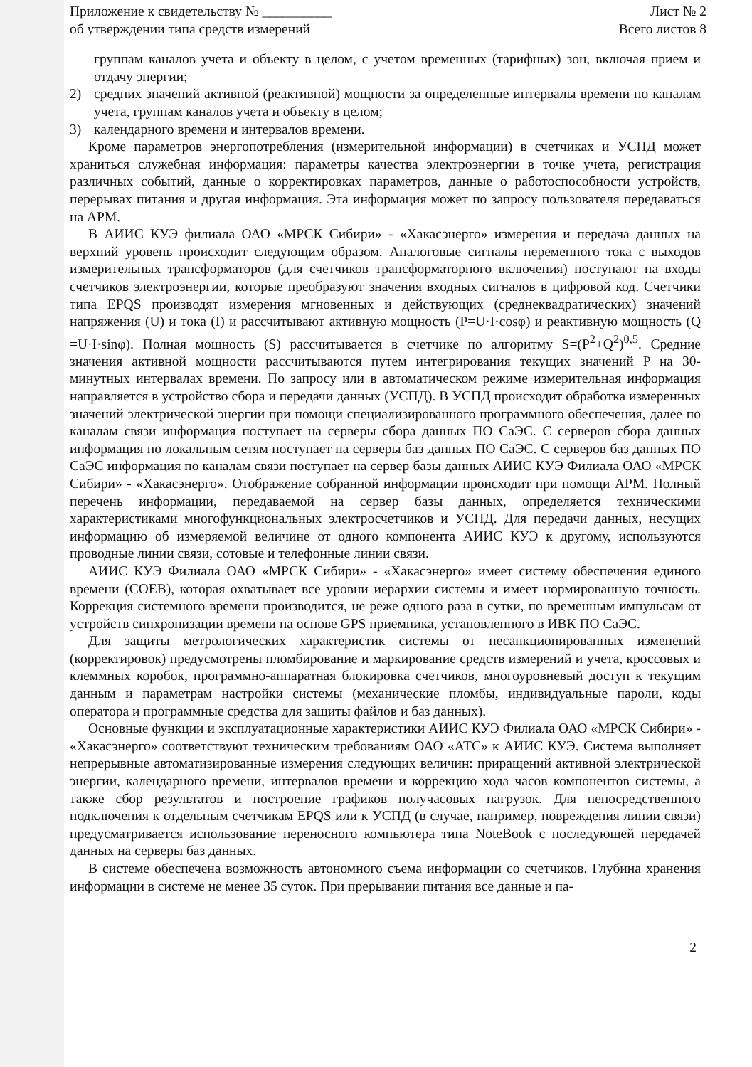Приложение к свидетельству № __________
об утверждении типа средств измерений
Лист № 2
Всего листов 8
группам каналов учета и объекту в целом, с учетом временных (тарифных) зон, включая прием и отдачу энергии;
2) средних значений активной (реактивной) мощности за определенные интервалы времени по каналам учета, группам каналов учета и объекту в целом;
3) календарного времени и интервалов времени.
Кроме параметров энергопотребления (измерительной информации) в счетчиках и УСПД может храниться служебная информация: параметры качества электроэнергии в точке учета, регистрация различных событий, данные о корректировках параметров, данные о работоспособности устройств, перерывах питания и другая информация. Эта информация может по запросу пользователя передаваться на АРМ.
В АИИС КУЭ филиала ОАО «МРСК Сибири» - «Хакасэнерго» измерения и передача данных на верхний уровень происходит следующим образом. Аналоговые сигналы переменного тока с выходов измерительных трансформаторов (для счетчиков трансформаторного включения) поступают на входы счетчиков электроэнергии, которые преобразуют значения входных сигналов в цифровой код. Счетчики типа EPQS производят измерения мгновенных и действующих (среднеквадратических) значений напряжения (U) и тока (I) и рассчитывают активную мощность (P=U·I·cosφ) и реактивную мощность (Q =U·I·sinφ). Полная мощность (S) рассчитывается в счетчике по алгоритму S=(P<sup>2</sup>+Q<sup>2</sup>)<sup>0,5</sup>. Средние значения активной мощности рассчитываются путем интегрирования текущих значений P на 30-минутных интервалах времени. По запросу или в автоматическом режиме измерительная информация направляется в устройство сбора и передачи данных (УСПД). В УСПД происходит обработка измеренных значений электрической энергии при помощи специализированного программного обеспечения, далее по каналам связи информация поступает на серверы сбора данных ПО СаЭС. С серверов сбора данных информация по локальным сетям поступает на серверы баз данных ПО СаЭС. С серверов баз данных ПО СаЭС информация по каналам связи поступает на сервер базы данных АИИС КУЭ Филиала ОАО «МРСК Сибири» - «Хакасэнерго». Отображение собранной информации происходит при помощи АРМ. Полный перечень информации, передаваемой на сервер базы данных, определяется техническими характеристиками многофункциональных электросчетчиков и УСПД. Для передачи данных, несущих информацию об измеряемой величине от одного компонента АИИС КУЭ к другому, используются проводные линии связи, сотовые и телефонные линии связи.
АИИС КУЭ Филиала ОАО «МРСК Сибири» - «Хакасэнерго» имеет систему обеспечения единого времени (СОЕВ), которая охватывает все уровни иерархии системы и имеет нормированную точность. Коррекция системного времени производится, не реже одного раза в сутки, по временным импульсам от устройств синхронизации времени на основе GPS приемника, установленного в ИВК ПО СаЭС.
Для защиты метрологических характеристик системы от несанкционированных изменений (корректировок) предусмотрены пломбирование и маркирование средств измерений и учета, кроссовых и клеммных коробок, программно-аппаратная блокировка счетчиков, многоуровневый доступ к текущим данным и параметрам настройки системы (механические пломбы, индивидуальные пароли, коды оператора и программные средства для защиты файлов и баз данных).
Основные функции и эксплуатационные характеристики АИИС КУЭ Филиала ОАО «МРСК Сибири» - «Хакасэнерго» соответствуют техническим требованиям ОАО «АТС» к АИИС КУЭ. Система выполняет непрерывные автоматизированные измерения следующих величин: приращений активной электрической энергии, календарного времени, интервалов времени и коррекцию хода часов компонентов системы, а также сбор результатов и построение графиков получасовых нагрузок. Для непосредственного подключения к отдельным счетчикам EPQS или к УСПД (в случае, например, повреждения линии связи) предусматривается использование переносного компьютера типа NoteBook с последующей передачей данных на серверы баз данных.
В системе обеспечена возможность автономного съема информации со счетчиков. Глубина хранения информации в системе не менее 35 суток. При прерывании питания все данные и па-
2